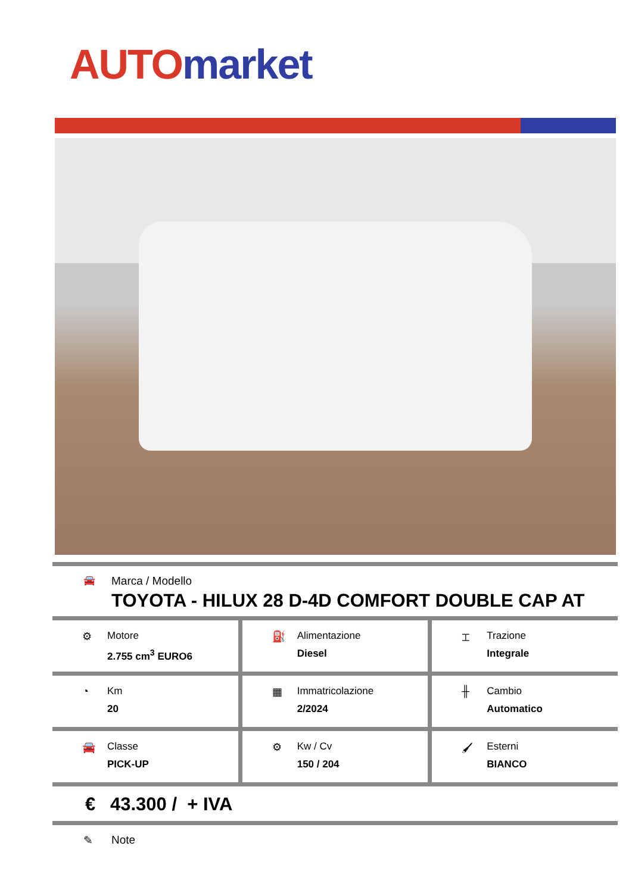AUTO market
🚘
Marca / Modello
TOYOTA - HILUX 28 D-4D COMFORT DOUBLE CAP AT
⚙ Motore
2.755 cm<sup>3</sup> EURO6
⛽ Alimentazione
Diesel
⌶ Trazione
Integrale
◔ Km
20
▦ Immatricolazione
2/2024
╫ Cambio
Automatico
🚘 Classe
PICK-UP
⚙ Kw / Cv
150 / 204
🖌 Esterni
BIANCO
€ 43.300 / + IVA
✎ Note